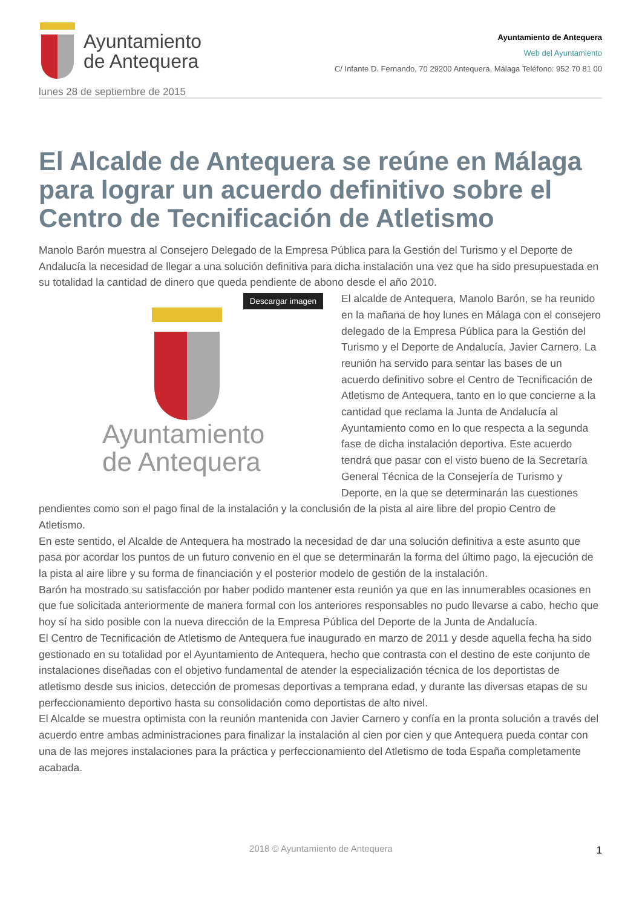Ayuntamiento
de Antequera
Ayuntamiento de Antequera
Web del Ayuntamiento
C/ Infante D. Fernando, 70 29200 Antequera, Málaga Teléfono: 952 70 81 00
lunes 28 de septiembre de 2015
El Alcalde de Antequera se reúne en Málaga para lograr un acuerdo definitivo sobre el Centro de Tecnificación de Atletismo
Manolo Barón muestra al Consejero Delegado de la Empresa Pública para la Gestión del Turismo y el Deporte de Andalucía la necesidad de llegar a una solución definitiva para dicha instalación una vez que ha sido presupuestada en su totalidad la cantidad de dinero que queda pendiente de abono desde el año 2010.
Descargar imagen
Ayuntamiento
de Antequera
El alcalde de Antequera, Manolo Barón, se ha reunido en la mañana de hoy lunes en Málaga con el consejero delegado de la Empresa Pública para la Gestión del Turismo y el Deporte de Andalucía, Javier Carnero. La reunión ha servido para sentar las bases de un acuerdo definitivo sobre el Centro de Tecnificación de Atletismo de Antequera, tanto en lo que concierne a la cantidad que reclama la Junta de Andalucía al Ayuntamiento como en lo que respecta a la segunda fase de dicha instalación deportiva. Este acuerdo tendrá que pasar con el visto bueno de la Secretaría General Técnica de la Consejería de Turismo y Deporte, en la que se determinarán las cuestiones pendientes como son el pago final de la instalación y la conclusión de la pista al aire libre del propio Centro de Atletismo.
En este sentido, el Alcalde de Antequera ha mostrado la necesidad de dar una solución definitiva a este asunto que pasa por acordar los puntos de un futuro convenio en el que se determinarán la forma del último pago, la ejecución de la pista al aire libre y su forma de financiación y el posterior modelo de gestión de la instalación.
Barón ha mostrado su satisfacción por haber podido mantener esta reunión ya que en las innumerables ocasiones en que fue solicitada anteriormente de manera formal con los anteriores responsables no pudo llevarse a cabo, hecho que hoy sí ha sido posible con la nueva dirección de la Empresa Pública del Deporte de la Junta de Andalucía.
El Centro de Tecnificación de Atletismo de Antequera fue inaugurado en marzo de 2011 y desde aquella fecha ha sido gestionado en su totalidad por el Ayuntamiento de Antequera, hecho que contrasta con el destino de este conjunto de instalaciones diseñadas con el objetivo fundamental de atender la especialización técnica de los deportistas de atletismo desde sus inicios, detección de promesas deportivas a temprana edad, y durante las diversas etapas de su perfeccionamiento deportivo hasta su consolidación como deportistas de alto nivel.
El Alcalde se muestra optimista con la reunión mantenida con Javier Carnero y confía en la pronta solución a través del acuerdo entre ambas administraciones para finalizar la instalación al cien por cien y que Antequera pueda contar con una de las mejores instalaciones para la práctica y perfeccionamiento del Atletismo de toda España completamente acabada.
2018 © Ayuntamiento de Antequera
1